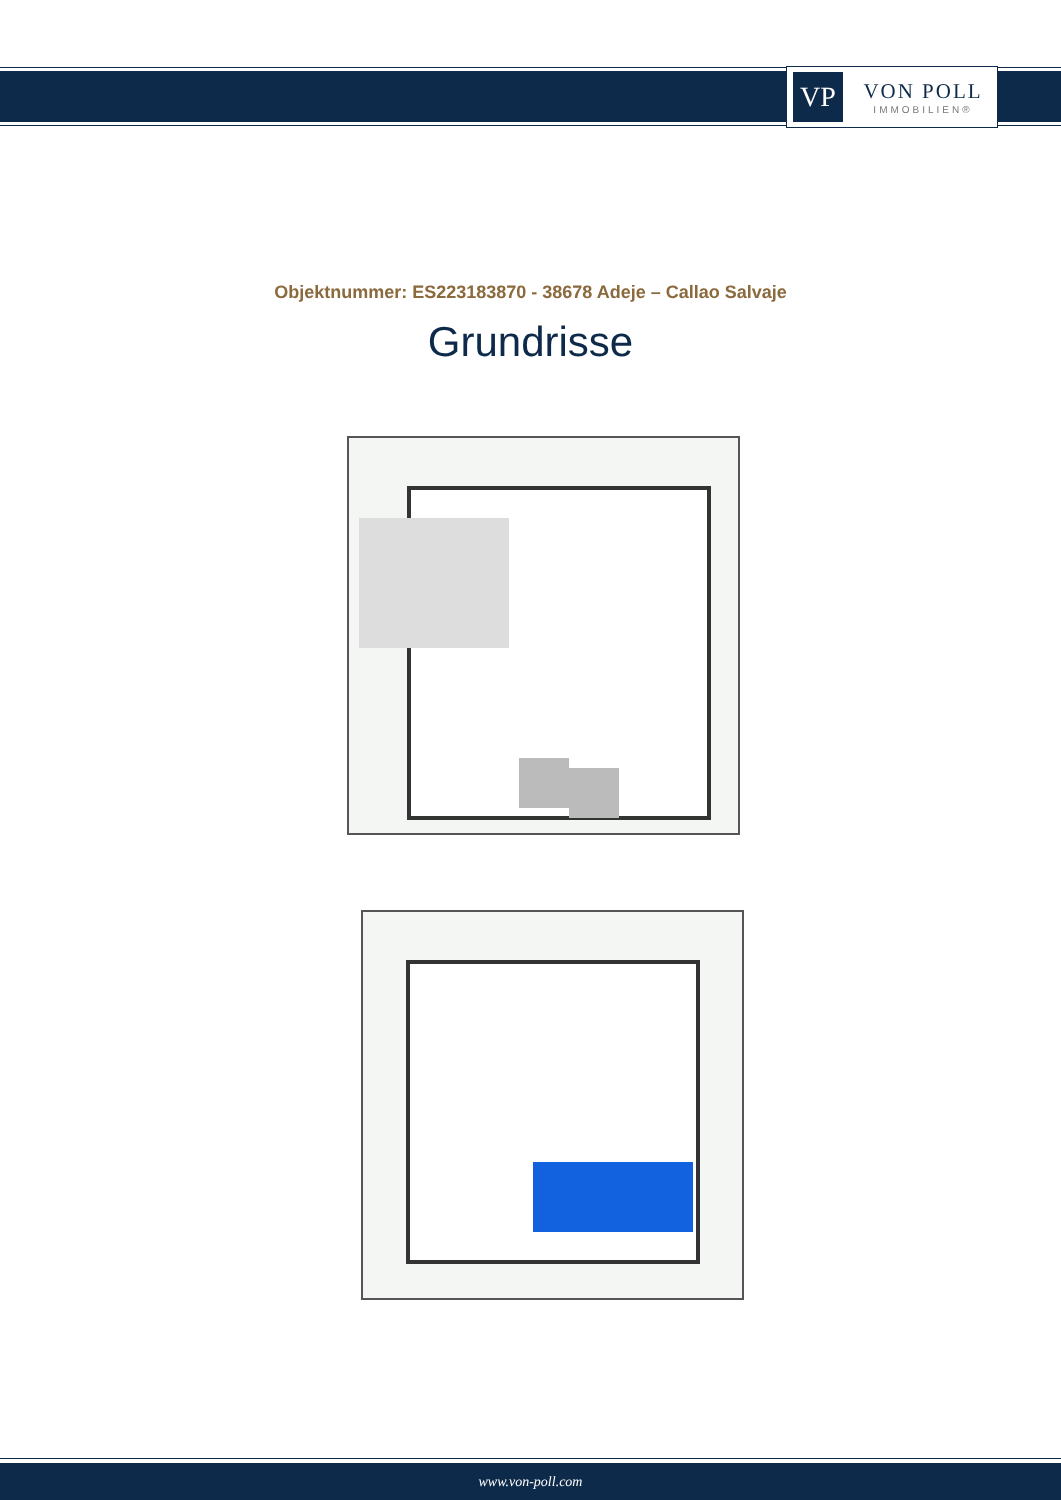VP
VON POLL
IMMOBILIEN®
Objektnummer: ES223183870 - 38678 Adeje – Callao Salvaje
Grundrisse
www.von-poll.com